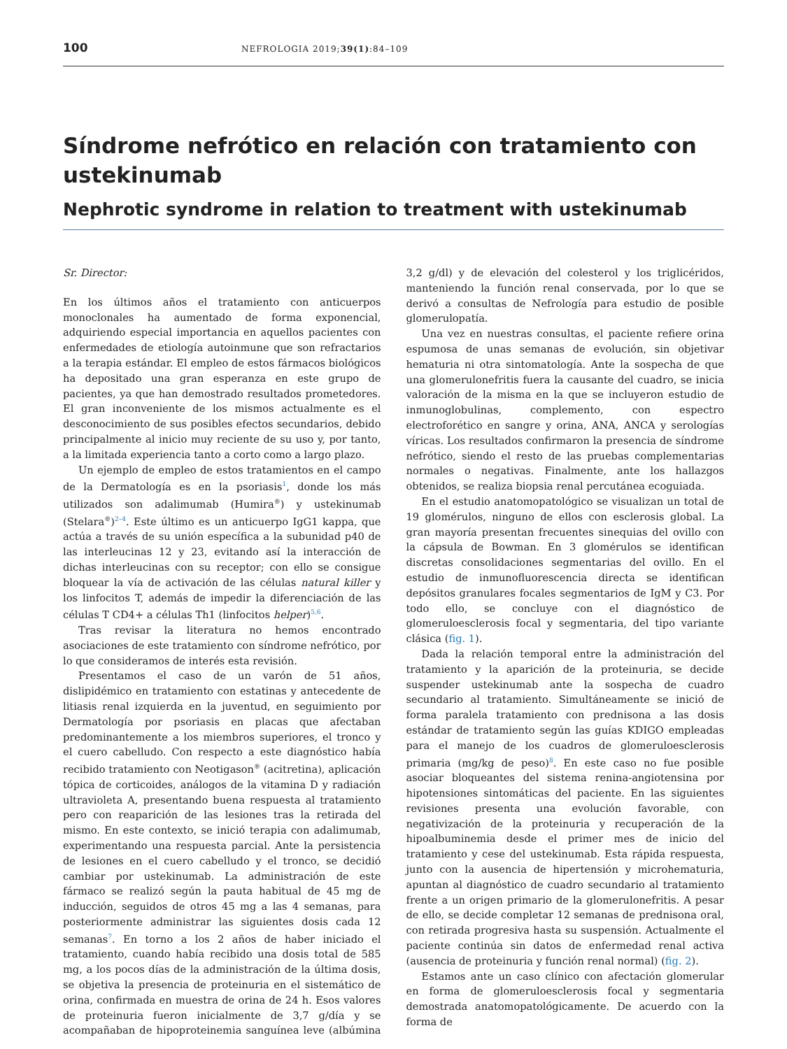100 NEFROLOGIA 2019;39(1):84–109
Síndrome nefrótico en relación con tratamiento con ustekinumab
Nephrotic syndrome in relation to treatment with ustekinumab
Sr. Director:
En los últimos años el tratamiento con anticuerpos monoclonales ha aumentado de forma exponencial, adquiriendo especial importancia en aquellos pacientes con enfermedades de etiología autoinmune que son refractarios a la terapia estándar. El empleo de estos fármacos biológicos ha depositado una gran esperanza en este grupo de pacientes, ya que han demostrado resultados prometedores. El gran inconveniente de los mismos actualmente es el desconocimiento de sus posibles efectos secundarios, debido principalmente al inicio muy reciente de su uso y, por tanto, a la limitada experiencia tanto a corto como a largo plazo.
Un ejemplo de empleo de estos tratamientos en el campo de la Dermatología es en la psoriasis<sup>1</sup>, donde los más utilizados son adalimumab (Humira<sup>®</sup>) y ustekinumab (Stelara<sup>®</sup>)<sup>2–4</sup>. Este último es un anticuerpo IgG1 kappa, que actúa a través de su unión específica a la subunidad p40 de las interleucinas 12 y 23, evitando así la interacción de dichas interleucinas con su receptor; con ello se consigue bloquear la vía de activación de las células natural killer y los linfocitos T, además de impedir la diferenciación de las células T CD4+ a células Th1 (linfocitos helper)<sup>5,6</sup>.
Tras revisar la literatura no hemos encontrado asociaciones de este tratamiento con síndrome nefrótico, por lo que consideramos de interés esta revisión.
Presentamos el caso de un varón de 51 años, dislipidémico en tratamiento con estatinas y antecedente de litiasis renal izquierda en la juventud, en seguimiento por Dermatología por psoriasis en placas que afectaban predominantemente a los miembros superiores, el tronco y el cuero cabelludo. Con respecto a este diagnóstico había recibido tratamiento con Neotigason<sup>®</sup> (acitretina), aplicación tópica de corticoides, análogos de la vitamina D y radiación ultravioleta A, presentando buena respuesta al tratamiento pero con reaparición de las lesiones tras la retirada del mismo. En este contexto, se inició terapia con adalimumab, experimentando una respuesta parcial. Ante la persistencia de lesiones en el cuero cabelludo y el tronco, se decidió cambiar por ustekinumab. La administración de este fármaco se realizó según la pauta habitual de 45 mg de inducción, seguidos de otros 45 mg a las 4 semanas, para posteriormente administrar las siguientes dosis cada 12 semanas<sup>7</sup>. En torno a los 2 años de haber iniciado el tratamiento, cuando había recibido una dosis total de 585 mg, a los pocos días de la administración de la última dosis, se objetiva la presencia de proteinuria en el sistemático de orina, confirmada en muestra de orina de 24 h. Esos valores de proteinuria fueron inicialmente de 3,7 g/día y se acompañaban de hipoproteinemia sanguínea leve (albúmina 3,2 g/dl) y de elevación del colesterol y los triglicéridos, manteniendo la función renal conservada, por lo que se derivó a consultas de Nefrología para estudio de posible glomerulopatía.
Una vez en nuestras consultas, el paciente refiere orina espumosa de unas semanas de evolución, sin objetivar hematuria ni otra sintomatología. Ante la sospecha de que una glomerulonefritis fuera la causante del cuadro, se inicia valoración de la misma en la que se incluyeron estudio de inmunoglobulinas, complemento, con espectro electroforético en sangre y orina, ANA, ANCA y serologías víricas. Los resultados confirmaron la presencia de síndrome nefrótico, siendo el resto de las pruebas complementarias normales o negativas. Finalmente, ante los hallazgos obtenidos, se realiza biopsia renal percutánea ecoguiada.
En el estudio anatomopatológico se visualizan un total de 19 glomérulos, ninguno de ellos con esclerosis global. La gran mayoría presentan frecuentes sinequias del ovillo con la cápsula de Bowman. En 3 glomérulos se identifican discretas consolidaciones segmentarias del ovillo. En el estudio de inmunofluorescencia directa se identifican depósitos granulares focales segmentarios de IgM y C3. Por todo ello, se concluye con el diagnóstico de glomeruloesclerosis focal y segmentaria, del tipo variante clásica (fig. 1).
Dada la relación temporal entre la administración del tratamiento y la aparición de la proteinuria, se decide suspender ustekinumab ante la sospecha de cuadro secundario al tratamiento. Simultáneamente se inició de forma paralela tratamiento con prednisona a las dosis estándar de tratamiento según las guías KDIGO empleadas para el manejo de los cuadros de glomeruloesclerosis primaria (mg/kg de peso)<sup>8</sup>. En este caso no fue posible asociar bloqueantes del sistema renina-angiotensina por hipotensiones sintomáticas del paciente. En las siguientes revisiones presenta una evolución favorable, con negativización de la proteinuria y recuperación de la hipoalbuminemia desde el primer mes de inicio del tratamiento y cese del ustekinumab. Esta rápida respuesta, junto con la ausencia de hipertensión y microhematuria, apuntan al diagnóstico de cuadro secundario al tratamiento frente a un origen primario de la glomerulonefritis. A pesar de ello, se decide completar 12 semanas de prednisona oral, con retirada progresiva hasta su suspensión. Actualmente el paciente continúa sin datos de enfermedad renal activa (ausencia de proteinuria y función renal normal) (fig. 2).
Estamos ante un caso clínico con afectación glomerular en forma de glomeruloesclerosis focal y segmentaria demostrada anatomopatológicamente. De acuerdo con la forma de